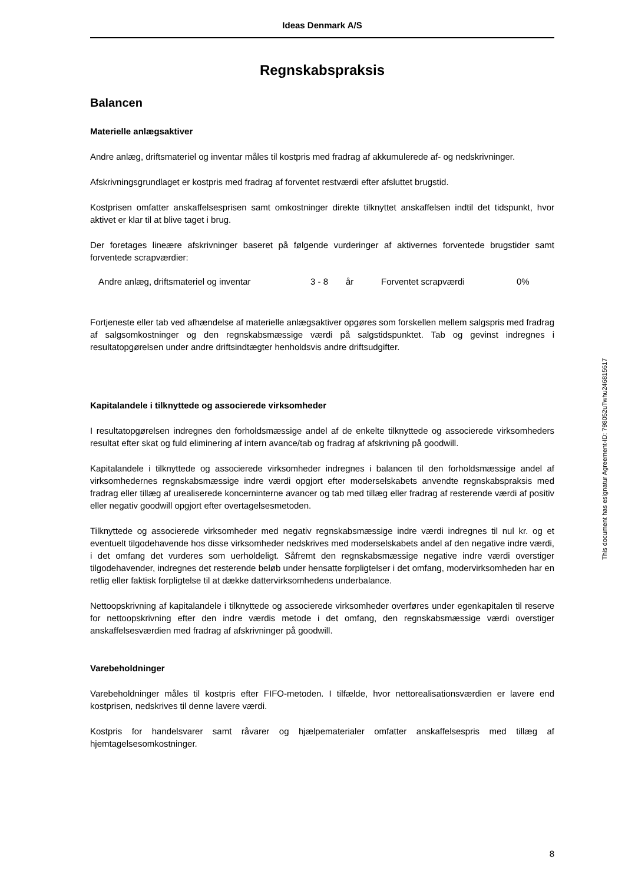Ideas Denmark A/S
Regnskabspraksis
Balancen
Materielle anlægsaktiver
Andre anlæg, driftsmateriel og inventar måles til kostpris med fradrag af akkumulerede af- og nedskrivninger.
Afskrivningsgrundlaget er kostpris med fradrag af forventet restværdi efter afsluttet brugstid.
Kostprisen omfatter anskaffelsesprisen samt omkostninger direkte tilknyttet anskaffelsen indtil det tidspunkt, hvor aktivet er klar til at blive taget i brug.
Der foretages lineære afskrivninger baseret på følgende vurderinger af aktivernes forventede brugstider samt forventede scrapværdier:
| Andre anlæg, driftsmateriel og inventar | 3 - 8 | år | Forventet scrapværdi | 0% |
Fortjeneste eller tab ved afhændelse af materielle anlægsaktiver opgøres som forskellen mellem salgspris med fradrag af salgsomkostninger og den regnskabsmæssige værdi på salgstidspunktet. Tab og gevinst indregnes i resultatopgørelsen under andre driftsindtægter henholdsvis andre driftsudgifter.
Kapitalandele i tilknyttede og associerede virksomheder
I resultatopgørelsen indregnes den forholdsmæssige andel af de enkelte tilknyttede og associerede virksomheders resultat efter skat og fuld eliminering af intern avance/tab og fradrag af afskrivning på goodwill.
Kapitalandele i tilknyttede og associerede virksomheder indregnes i balancen til den forholdsmæssige andel af virksomhedernes regnskabsmæssige indre værdi opgjort efter moderselskabets anvendte regnskabspraksis med fradrag eller tillæg af urealiserede koncerninterne avancer og tab med tillæg eller fradrag af resterende værdi af positiv eller negativ goodwill opgjort efter overtagelsesmetoden.
Tilknyttede og associerede virksomheder med negativ regnskabsmæssige indre værdi indregnes til nul kr. og et eventuelt tilgodehavende hos disse virksomheder nedskrives med moderselskabets andel af den negative indre værdi, i det omfang det vurderes som uerholdeligt. Såfremt den regnskabsmæssige negative indre værdi overstiger tilgodehavender, indregnes det resterende beløb under hensatte forpligtelser i det omfang, modervirksomheden har en retlig eller faktisk forpligtelse til at dække dattervirksomhedens underbalance.
Nettoopskrivning af kapitalandele i tilknyttede og associerede virksomheder overføres under egenkapitalen til reserve for nettoopskrivning efter den indre værdis metode i det omfang, den regnskabsmæssige værdi overstiger anskaffelsesværdien med fradrag af afskrivninger på goodwill.
Varebeholdninger
Varebeholdninger måles til kostpris efter FIFO-metoden. I tilfælde, hvor nettorealisationsværdien er lavere end kostprisen, nedskrives til denne lavere værdi.
Kostpris for handelsvarer samt råvarer og hjælpematerialer omfatter anskaffelsespris med tillæg af hjemtagelsesomkostninger.
This document has esignatur Agreement-ID: 798052uTwhu246815617
8